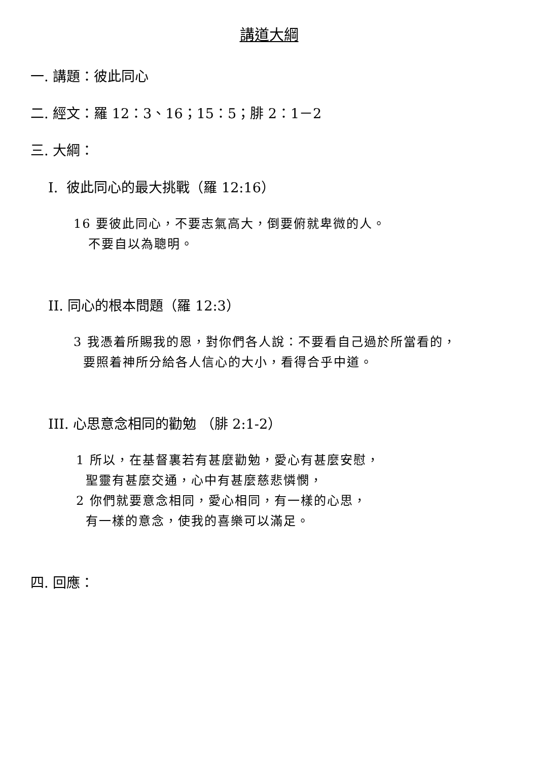講道大綱
一. 講題：彼此同心
二. 經文：羅 12：3、16；15：5；腓 2：1－2
三. 大綱：
I. 彼此同心的最大挑戰（羅 12:16）
16 要彼此同心，不要志氣高大，倒要俯就卑微的人。
不要自以為聰明。
II. 同心的根本問題（羅 12:3）
3 我憑着所賜我的恩，對你們各人說：不要看自己過於所當看的，
要照着神所分給各人信心的大小，看得合乎中道。
III. 心思意念相同的勸勉 （腓 2:1-2）
1 所以，在基督裏若有甚麼勸勉，愛心有甚麼安慰，
聖靈有甚麼交通，心中有甚麼慈悲憐憫，
2 你們就要意念相同，愛心相同，有一樣的心思，
有一樣的意念，使我的喜樂可以滿足。
四. 回應：